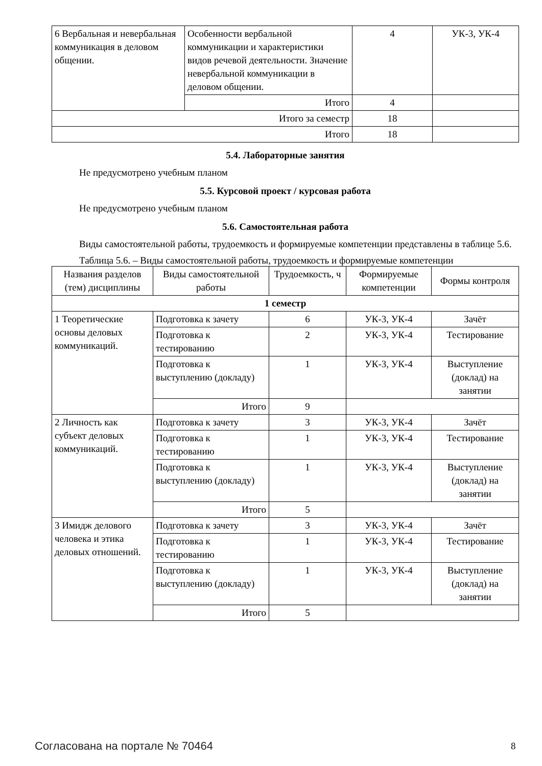| 6 Вербальная и невербальная коммуникация в деловом общении. | Особенности вербальной коммуникации и характеристики видов речевой деятельности. Значение невербальной коммуникации в деловом общении. | 4 | УК-3, УК-4 |
| | Итого | 4 | |
| Итого за семестр | | 18 | |
| Итого | | 18 | |
5.4. Лабораторные занятия
Не предусмотрено учебным планом
5.5. Курсовой проект / курсовая работа
Не предусмотрено учебным планом
5.6. Самостоятельная работа
Виды самостоятельной работы, трудоемкость и формируемые компетенции представлены в таблице 5.6.
Таблица 5.6. – Виды самостоятельной работы, трудоемкость и формируемые компетенции
| Названия разделов (тем) дисциплины | Виды самостоятельной работы | Трудоемкость, ч | Формируемые компетенции | Формы контроля |
| --- | --- | --- | --- | --- |
| 1 семестр | | | | |
| 1 Теоретические основы деловых коммуникаций. | Подготовка к зачету | 6 | УК-3, УК-4 | Зачёт |
| | Подготовка к тестированию | 2 | УК-3, УК-4 | Тестирование |
| | Подготовка к выступлению (докладу) | 1 | УК-3, УК-4 | Выступление (доклад) на занятии |
| | Итого | 9 | | |
| 2 Личность как субъект деловых коммуникаций. | Подготовка к зачету | 3 | УК-3, УК-4 | Зачёт |
| | Подготовка к тестированию | 1 | УК-3, УК-4 | Тестирование |
| | Подготовка к выступлению (докладу) | 1 | УК-3, УК-4 | Выступление (доклад) на занятии |
| | Итого | 5 | | |
| 3 Имидж делового человека и этика деловых отношений. | Подготовка к зачету | 3 | УК-3, УК-4 | Зачёт |
| | Подготовка к тестированию | 1 | УК-3, УК-4 | Тестирование |
| | Подготовка к выступлению (докладу) | 1 | УК-3, УК-4 | Выступление (доклад) на занятии |
| | Итого | 5 | | |
Согласована на портале № 70464 8